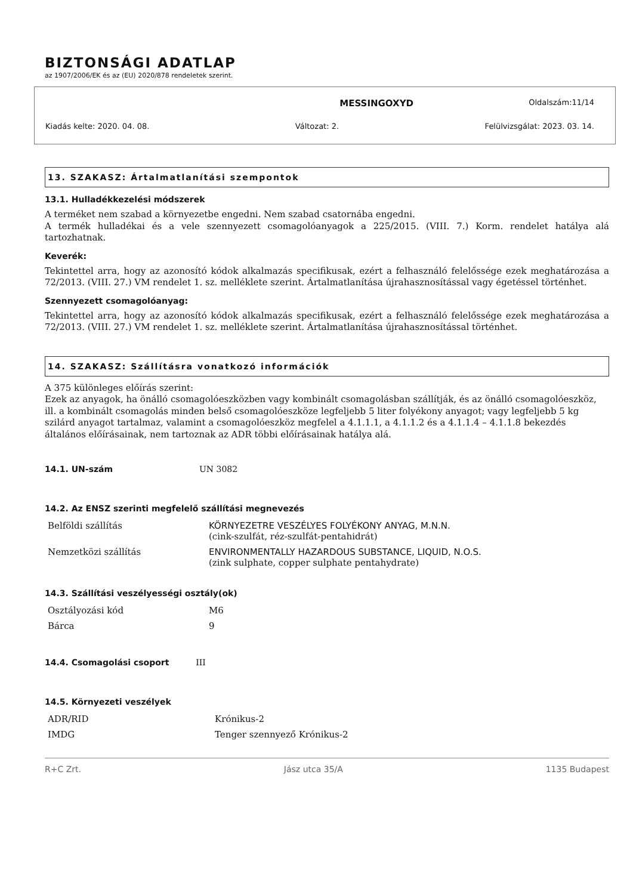BIZTONSÁGI ADATLAP
az 1907/2006/EK és az (EU) 2020/878 rendeletek szerint.
MESSINGOXYD Oldalszám:11/14
Kiadás kelte: 2020. 04. 08. Változat: 2. Felülvizsgálat: 2023. 03. 14.
13. SZAKASZ: Ártalmatlanítási szempontok
13.1. Hulladékkezelési módszerek
A terméket nem szabad a környezetbe engedni. Nem szabad csatornába engedni.
A termék hulladékai és a vele szennyezett csomagolóanyagok a 225/2015. (VIII. 7.) Korm. rendelet hatálya alá tartozhatnak.
Keverék:
Tekintettel arra, hogy az azonosító kódok alkalmazás specifikusak, ezért a felhasználó felelőssége ezek meghatározása a 72/2013. (VIII. 27.) VM rendelet 1. sz. melléklete szerint. Ártalmatlanítása újrahasznosítással vagy égetéssel történhet.
Szennyezett csomagolóanyag:
Tekintettel arra, hogy az azonosító kódok alkalmazás specifikusak, ezért a felhasználó felelőssége ezek meghatározása a 72/2013. (VIII. 27.) VM rendelet 1. sz. melléklete szerint. Ártalmatlanítása újrahasznosítással történhet.
14. SZAKASZ: Szállításra vonatkozó információk
A 375 különleges előírás szerint:
Ezek az anyagok, ha önálló csomagolóeszközben vagy kombinált csomagolásban szállítják, és az önálló csomagolóeszköz, ill. a kombinált csomagolás minden belső csomagolóeszköze legfeljebb 5 liter folyékony anyagot; vagy legfeljebb 5 kg szilárd anyagot tartalmaz, valamint a csomagolóeszköz megfelel a 4.1.1.1, a 4.1.1.2 és a 4.1.1.4 – 4.1.1.8 bekezdés általános előírásainak, nem tartoznak az ADR többi előírásainak hatálya alá.
14.1. UN-szám UN 3082
14.2. Az ENSZ szerinti megfelelő szállítási megnevezés
| Belföldi szállítás | KÖRNYEZETRE VESZÉLYES FOLYÉKONY ANYAG, M.N.N. (cink-szulfát, réz-szulfát-pentahidrát) |
| Nemzetközi szállítás | ENVIRONMENTALLY HAZARDOUS SUBSTANCE, LIQUID, N.O.S. (zink sulphate, copper sulphate pentahydrate) |
14.3. Szállítási veszélyességi osztály(ok)
| Osztályozási kód | M6 |
| Bárca | 9 |
14.4. Csomagolási csoport III
14.5. Környezeti veszélyek
| ADR/RID | Krónikus-2 |
| IMDG | Tenger szennyező Krónikus-2 |
R+C Zrt. Jász utca 35/A 1135 Budapest